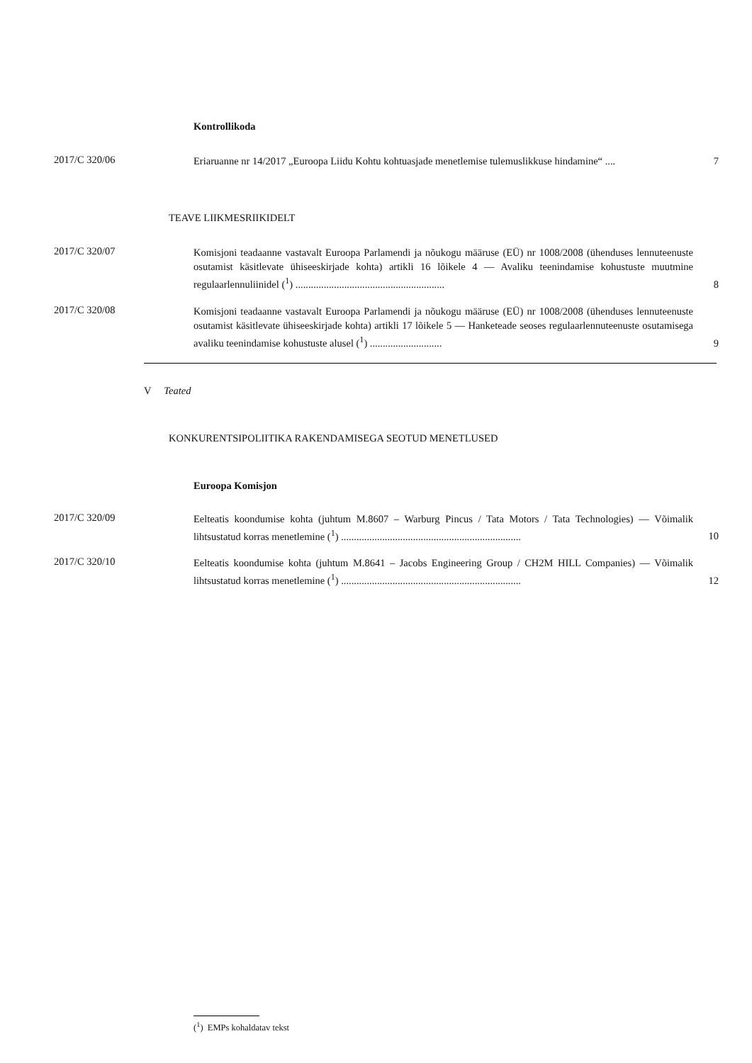Kontrollikoda
2017/C 320/06
Eriaruanne nr 14/2017 „Euroopa Liidu Kohtu kohtuasjade menetlemise tulemuslikkuse hindamine“ ....
7
TEAVE LIIKMESRIIKIDELT
2017/C 320/07
Komisjoni teadaanne vastavalt Euroopa Parlamendi ja nõukogu määruse (EÜ) nr 1008/2008 (ühenduses lennuteenuste osutamist käsitlevate ühiseeskirjade kohta) artikli 16 lõikele 4 — Avaliku teenindamise kohustuste muutmine regulaarlennuliinidel (<sup>1</sup>) ..........................................................
8
2017/C 320/08
Komisjoni teadaanne vastavalt Euroopa Parlamendi ja nõukogu määruse (EÜ) nr 1008/2008 (ühenduses lennuteenuste osutamist käsitlevate ühiseeskirjade kohta) artikli 17 lõikele 5 — Hanketeade seoses regulaarlennuteenuste osutamisega avaliku teenindamise kohustuste alusel (<sup>1</sup>) ............................
9
V Teated
KONKURENTSIPOLIITIKA RAKENDAMISEGA SEOTUD MENETLUSED
Euroopa Komisjon
2017/C 320/09
Eelteatis koondumise kohta (juhtum M.8607 – Warburg Pincus / Tata Motors / Tata Technologies) — Võimalik lihtsustatud korras menetlemine (<sup>1</sup>) ......................................................................
10
2017/C 320/10
Eelteatis koondumise kohta (juhtum M.8641 – Jacobs Engineering Group / CH2M HILL Companies) — Võimalik lihtsustatud korras menetlemine (<sup>1</sup>) ......................................................................
12
(<sup>1</sup>) EMPs kohaldatav tekst